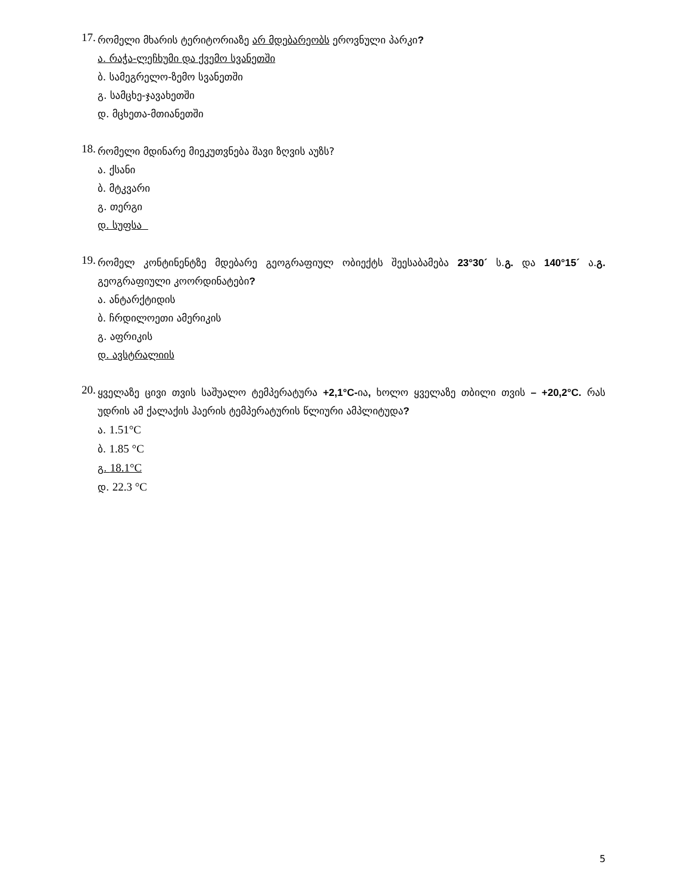17.
რომელი მხარის ტერიტორიაზე არ მდებარეობს ეროვნული პარკი?
ა. რაჭა-ლეჩხუმი და ქვემო სვანეთში
ბ. სამეგრელო-ზემო სვანეთში
გ. სამცხე-ჯავახეთში
დ. მცხეთა-მთიანეთში
18.
რომელი მდინარე მიეკუთვნება შავი ზღვის აუზს?
ა. ქსანი
ბ. მტკვარი
გ. თერგი
დ. სუფსა
19.
რომელ კონტინენტზე მდებარე გეოგრაფიულ ობიექტს შეესაბამება 23°30´ ს.გ. და 140°15´ ა.გ. გეოგრაფიული კოორდინატები?
ა. ანტარქტიდის
ბ. ჩრდილოეთი ამერიკის
გ. აფრიკის
დ. ავსტრალიის
20.
ყველაზე ცივი თვის საშუალო ტემპერატურა +2,1°C-ია, ხოლო ყველაზე თბილი თვის – +20,2°C. რას უდრის ამ ქალაქის ჰაერის ტემპერატურის წლიური ამპლიტუდა?
ა. 1.51°C
ბ. 1.85 °C
გ. 18.1°C
დ. 22.3 °C
5